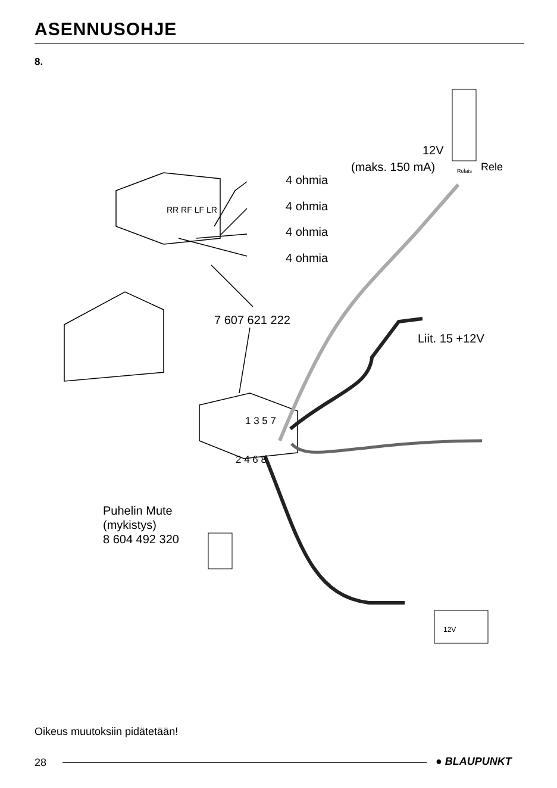ASENNUSOHJE
8.
4 ohmia
4 ohmia
4 ohmia
4 ohmia
RR RF LF LR
12V
(maks. 150 mA) Relais Rele
7 607 621 222
Liit. 15 +12V
1 3 5 7
2 4 6 8
Puhelin Mute
(mykistys)
8 604 492 320
12V
Oikeus muutoksiin pidätetään!
28 ● BLAUPUNKT